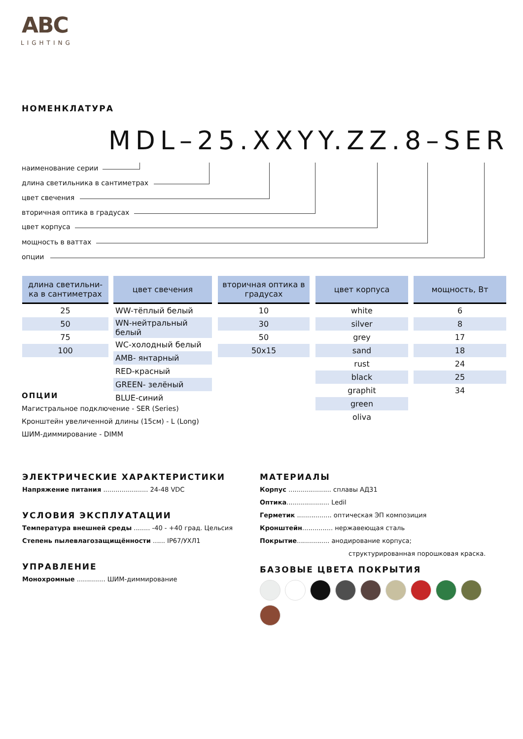ABC
LIGHTING
НОМЕНКЛАТУРА
MDL–25.XXYY.ZZ.8–SER
наименование серии
длина светильника в сантиметрах
цвет свечения
вторичная оптика в градусах
цвет корпуса
мощность в ваттах
опции
| длина светильни-ка в сантиметрах |
| --- |
| 25 |
| 50 |
| 75 |
| 100 |
| цвет свечения |
| --- |
| WW-тёплый белый |
| WN-нейтральный белый |
| WC-холодный белый |
| AMB- янтарный |
| RED-красный |
| GREEN- зелёный |
| BLUE-синий |
| вторичная оптика в градусах |
| --- |
| 10 |
| 30 |
| 50 |
| 50x15 |
| цвет корпуса |
| --- |
| white |
| silver |
| grey |
| sand |
| rust |
| black |
| graphit |
| green |
| oliva |
| мощность, Вт |
| --- |
| 6 |
| 8 |
| 17 |
| 18 |
| 24 |
| 25 |
| 34 |
ОПЦИИ
Магистральное подключение - SER (Series)
Кронштейн увеличенной длины (15см) - L (Long)
ШИМ-диммирование - DIMM
ЭЛЕКТРИЧЕСКИЕ ХАРАКТЕРИСТИКИ
Напряжение питания ...................... 24-48 VDC
УСЛОВИЯ ЭКСПЛУАТАЦИИ
Температура внешней среды ........ -40 - +40 град. Цельсия
Степень пылевлагозащищённости ...... IP67/УХЛ1
УПРАВЛЕНИЕ
Монохромные .............. ШИМ-диммирование
МАТЕРИАЛЫ
Корпус ..................... сплавы АД31
Оптика..................... Ledil
Герметик ................. оптическая ЭП композиция
Кронштейн............... нержавеющая сталь
Покрытие................ анодирование корпуса;
структурированная порошковая краска.
БАЗОВЫЕ ЦВЕТА ПОКРЫТИЯ